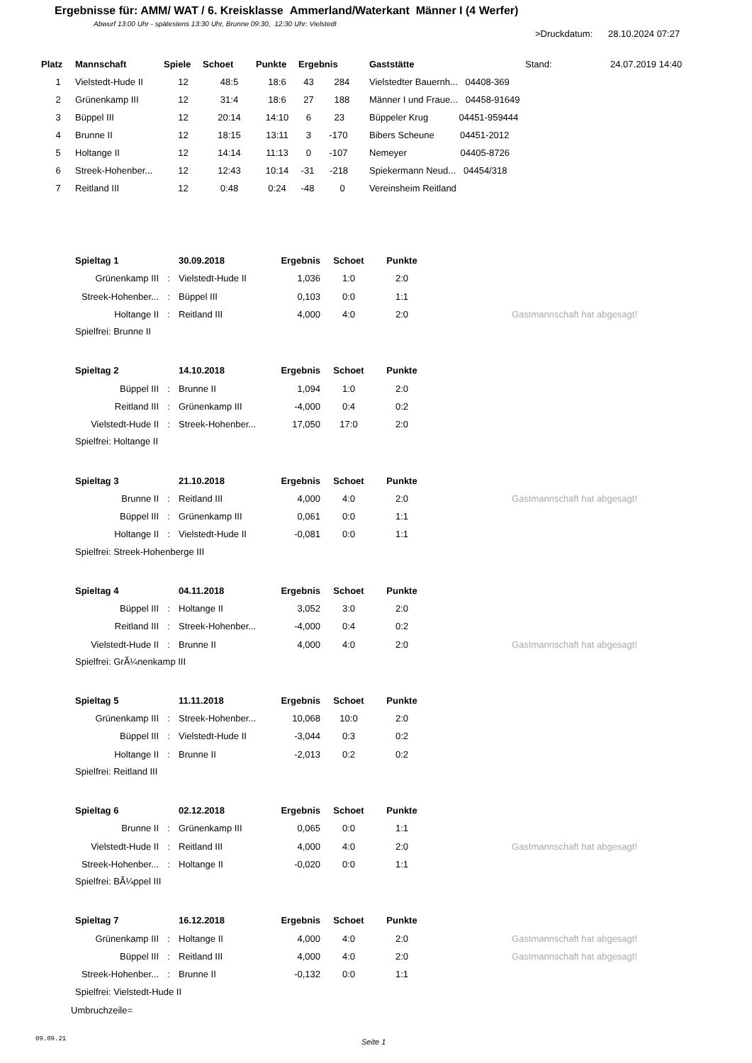Ergebnisse für: AMM/ WAT / 6. Kreisklasse Ammerland/Waterkant Männer I (4 Werfer)
Abwurf 13:00 Uhr - spätestens 13:30 Uhr, Brunne 09:30, 12:30 Uhr: Vielstedt
>Druckdatum: 28.10.2024 07:27
| Platz | Mannschaft | Spiele | Schoet | Punkte | Ergebnis | Gaststätte | Stand: | 24.07.2019 14:40 |
| --- | --- | --- | --- | --- | --- | --- | --- | --- |
| 1 | Vielstedt-Hude II | 12 | 48:5 | 18:6 | 43 284 | Vielstedter Bauernh... 04408-369 | | |
| 2 | Grünenkamp III | 12 | 31:4 | 18:6 | 27 188 | Männer I und Fraue... 04458-91649 | | |
| 3 | Büppel III | 12 | 20:14 | 14:10 | 6 23 | Büppeler Krug 04451-959444 | | |
| 4 | Brunne II | 12 | 18:15 | 13:11 | 3 -170 | Bibers Scheune 04451-2012 | | |
| 5 | Holtange II | 12 | 14:14 | 11:13 | 0 -107 | Nemeyer 04405-8726 | | |
| 6 | Streek-Hohenber... | 12 | 12:43 | 10:14 | -31 -218 | Spiekermann Neud... 04454/318 | | |
| 7 | Reitland III | 12 | 0:48 | 0:24 | -48 0 | Vereinsheim Reitland | | |
| Spieltag 1 | | 30.09.2018 | Ergebnis | Schoet | Punkte | | |
| Grünenkamp III | : | Vielstedt-Hude II | 1,036 | 1:0 | 2:0 | | |
| Streek-Hohenber... | : | Büppel III | 0,103 | 0:0 | 1:1 | | |
| Holtange II | : | Reitland III | 4,000 | 4:0 | 2:0 | | Gastmannschaft hat abgesagt! |
| Spielfrei: Brunne II | | | | | | | |
| Spieltag 2 | | 14.10.2018 | Ergebnis | Schoet | Punkte | | |
| Büppel III | : | Brunne II | 1,094 | 1:0 | 2:0 | | |
| Reitland III | : | Grünenkamp III | -4,000 | 0:4 | 0:2 | | |
| Vielstedt-Hude II | : | Streek-Hohenber... | 17,050 | 17:0 | 2:0 | | |
| Spielfrei: Holtange II | | | | | | | |
| Spieltag 3 | | 21.10.2018 | Ergebnis | Schoet | Punkte | | |
| Brunne II | : | Reitland III | 4,000 | 4:0 | 2:0 | | Gastmannschaft hat abgesagt! |
| Büppel III | : | Grünenkamp III | 0,061 | 0:0 | 1:1 | | |
| Holtange II | : | Vielstedt-Hude II | -0,081 | 0:0 | 1:1 | | |
| Spielfrei: Streek-Hohenberge III | | | | | | | |
| Spieltag 4 | | 04.11.2018 | Ergebnis | Schoet | Punkte | | |
| Büppel III | : | Holtange II | 3,052 | 3:0 | 2:0 | | |
| Reitland III | : | Streek-Hohenber... | -4,000 | 0:4 | 0:2 | | |
| Vielstedt-Hude II | : | Brunne II | 4,000 | 4:0 | 2:0 | | Gastmannschaft hat abgesagt! |
| Spielfrei: GrÃ¼nenkamp III | | | | | | | |
| Spieltag 5 | | 11.11.2018 | Ergebnis | Schoet | Punkte | | |
| Grünenkamp III | : | Streek-Hohenber... | 10,068 | 10:0 | 2:0 | | |
| Büppel III | : | Vielstedt-Hude II | -3,044 | 0:3 | 0:2 | | |
| Holtange II | : | Brunne II | -2,013 | 0:2 | 0:2 | | |
| Spielfrei: Reitland III | | | | | | | |
| Spieltag 6 | | 02.12.2018 | Ergebnis | Schoet | Punkte | | |
| Brunne II | : | Grünenkamp III | 0,065 | 0:0 | 1:1 | | |
| Vielstedt-Hude II | : | Reitland III | 4,000 | 4:0 | 2:0 | | Gastmannschaft hat abgesagt! |
| Streek-Hohenber... | : | Holtange II | -0,020 | 0:0 | 1:1 | | |
| Spielfrei: BÃ¼ppel III | | | | | | | |
| Spieltag 7 | | 16.12.2018 | Ergebnis | Schoet | Punkte | | |
| Grünenkamp III | : | Holtange II | 4,000 | 4:0 | 2:0 | | Gastmannschaft hat abgesagt! |
| Büppel III | : | Reitland III | 4,000 | 4:0 | 2:0 | | Gastmannschaft hat abgesagt! |
| Streek-Hohenber... | : | Brunne II | -0,132 | 0:0 | 1:1 | | |
| Spielfrei: Vielstedt-Hude II | | | | | | | |
| Umbruchzeile= | | | | | | | |
09.09.21 Seite 1